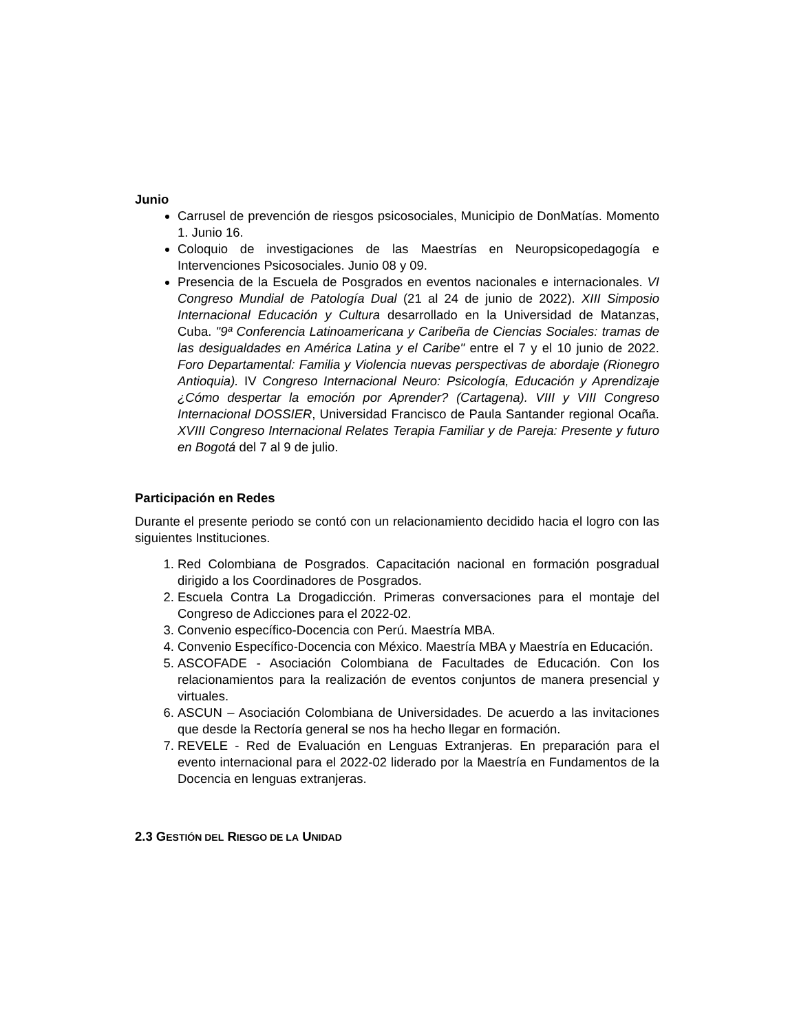Junio
Carrusel de prevención de riesgos psicosociales, Municipio de DonMatías. Momento 1. Junio 16.
Coloquio de investigaciones de las Maestrías en Neuropsicopedagogía e Intervenciones Psicosociales. Junio 08 y 09.
Presencia de la Escuela de Posgrados en eventos nacionales e internacionales. VI Congreso Mundial de Patología Dual (21 al 24 de junio de 2022). XIII Simposio Internacional Educación y Cultura desarrollado en la Universidad de Matanzas, Cuba. "9ª Conferencia Latinoamericana y Caribeña de Ciencias Sociales: tramas de las desigualdades en América Latina y el Caribe" entre el 7 y el 10 junio de 2022. Foro Departamental: Familia y Violencia nuevas perspectivas de abordaje (Rionegro Antioquia). IV Congreso Internacional Neuro: Psicología, Educación y Aprendizaje ¿Cómo despertar la emoción por Aprender? (Cartagena). VIII y VIII Congreso Internacional DOSSIER, Universidad Francisco de Paula Santander regional Ocaña. XVIII Congreso Internacional Relates Terapia Familiar y de Pareja: Presente y futuro en Bogotá del 7 al 9 de julio.
Participación en Redes
Durante el presente periodo se contó con un relacionamiento decidido hacia el logro con las siguientes Instituciones.
1. Red Colombiana de Posgrados. Capacitación nacional en formación posgradual dirigido a los Coordinadores de Posgrados.
2. Escuela Contra La Drogadicción. Primeras conversaciones para el montaje del Congreso de Adicciones para el 2022-02.
3. Convenio específico-Docencia con Perú. Maestría MBA.
4. Convenio Específico-Docencia con México. Maestría MBA y Maestría en Educación.
5. ASCOFADE - Asociación Colombiana de Facultades de Educación. Con los relacionamientos para la realización de eventos conjuntos de manera presencial y virtuales.
6. ASCUN – Asociación Colombiana de Universidades. De acuerdo a las invitaciones que desde la Rectoría general se nos ha hecho llegar en formación.
7. REVELE - Red de Evaluación en Lenguas Extranjeras. En preparación para el evento internacional para el 2022-02 liderado por la Maestría en Fundamentos de la Docencia en lenguas extranjeras.
2.3 GESTIÓN DEL RIESGO DE LA UNIDAD